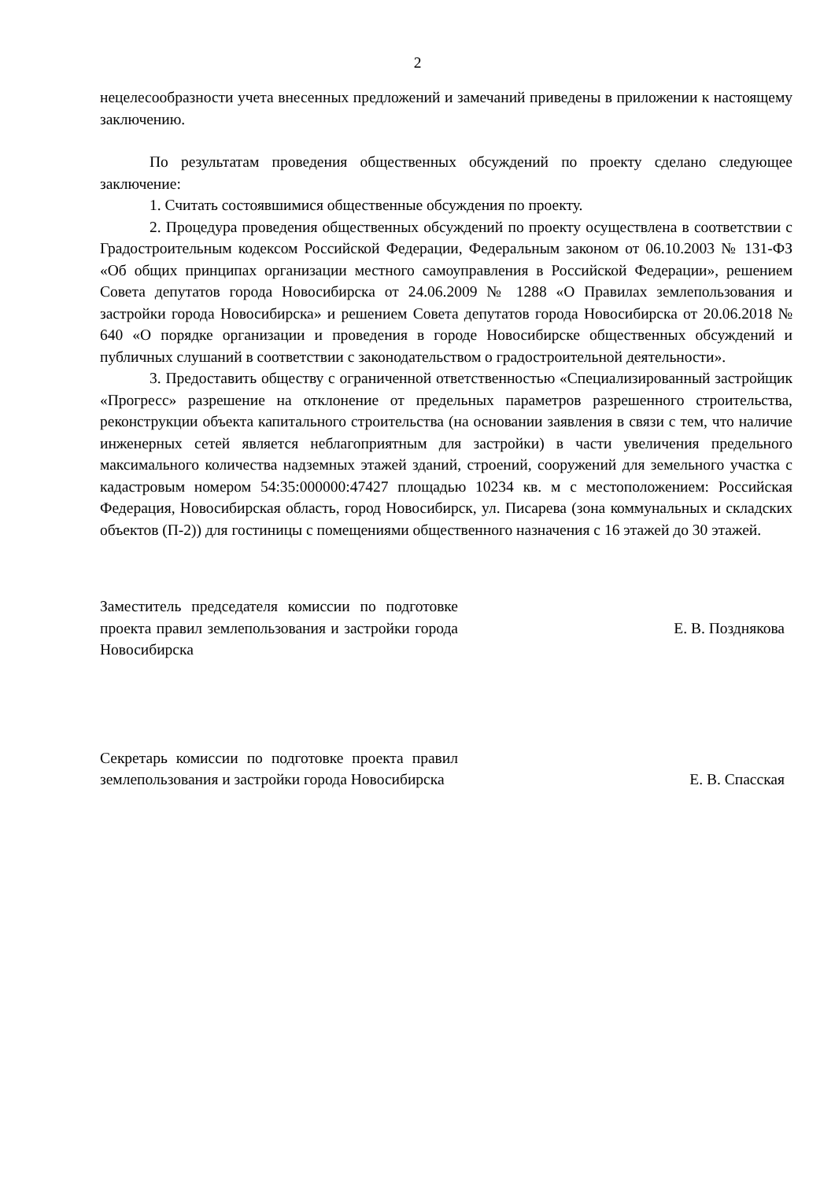2
нецелесообразности учета внесенных предложений и замечаний приведены в приложении к настоящему заключению.
По результатам проведения общественных обсуждений по проекту сделано следующее заключение:
1. Считать состоявшимися общественные обсуждения по проекту.
2. Процедура проведения общественных обсуждений по проекту осуществлена в соответствии с Градостроительным кодексом Российской Федерации, Федеральным законом от 06.10.2003 № 131-ФЗ «Об общих принципах организации местного самоуправления в Российской Федерации», решением Совета депутатов города Новосибирска от 24.06.2009 № 1288 «О Правилах землепользования и застройки города Новосибирска» и решением Совета депутатов города Новосибирска от 20.06.2018 № 640 «О порядке организации и проведения в городе Новосибирске общественных обсуждений и публичных слушаний в соответствии с законодательством о градостроительной деятельности».
3. Предоставить обществу с ограниченной ответственностью «Специализированный застройщик «Прогресс» разрешение на отклонение от предельных параметров разрешенного строительства, реконструкции объекта капитального строительства (на основании заявления в связи с тем, что наличие инженерных сетей является неблагоприятным для застройки) в части увеличения предельного максимального количества надземных этажей зданий, строений, сооружений для земельного участка с кадастровым номером 54:35:000000:47427 площадью 10234 кв. м с местоположением: Российская Федерация, Новосибирская область, город Новосибирск, ул. Писарева (зона коммунальных и складских объектов (П-2)) для гостиницы с помещениями общественного назначения с 16 этажей до 30 этажей.
Заместитель председателя комиссии по подготовке проекта правил землепользования и застройки города Новосибирска
Е. В. Позднякова
Секретарь комиссии по подготовке проекта правил землепользования и застройки города Новосибирска
Е. В. Спасская